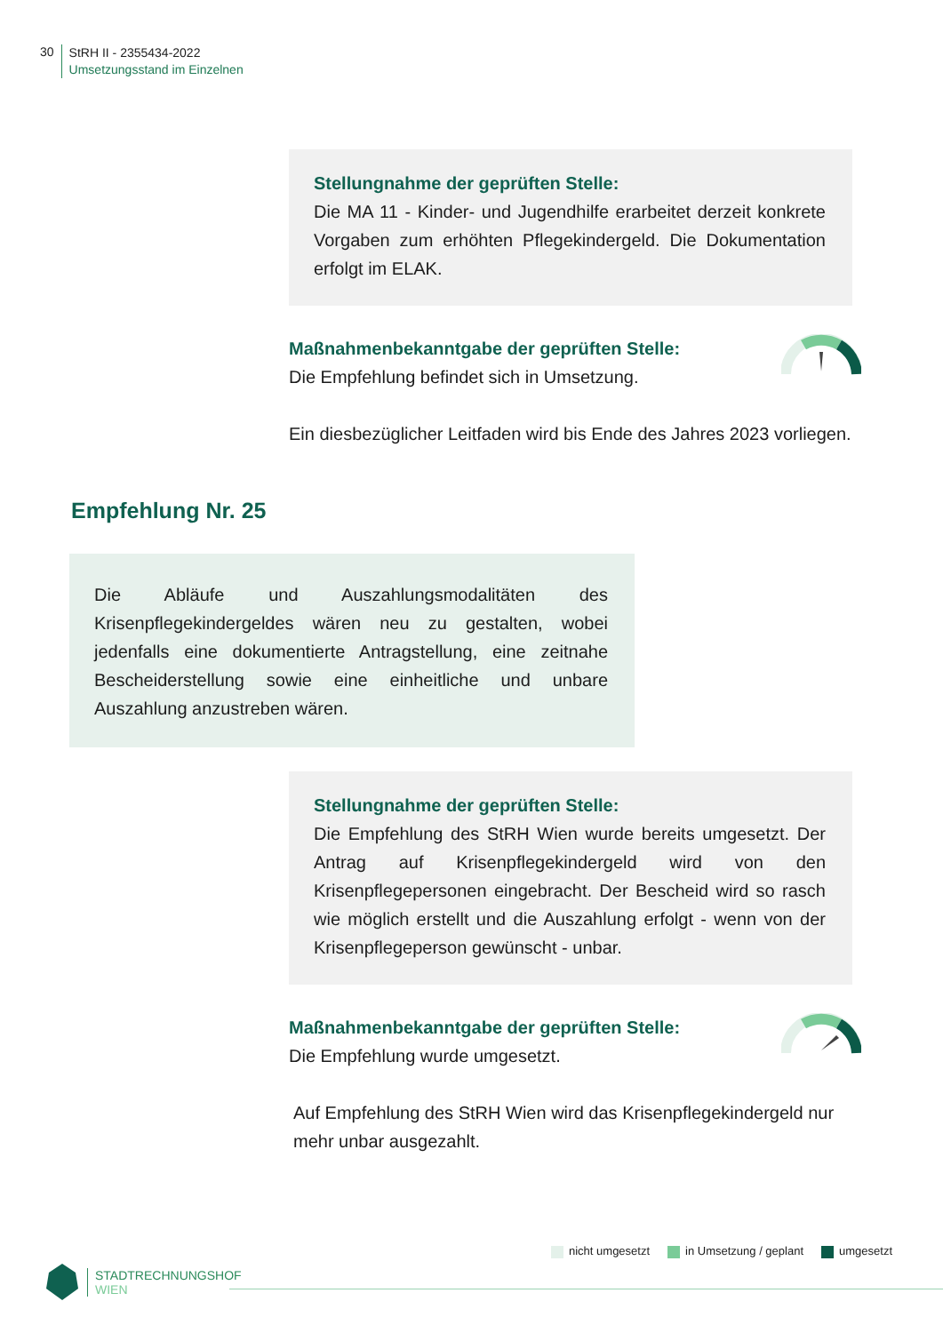30
StRH II - 2355434-2022
Umsetzungsstand im Einzelnen
Stellungnahme der geprüften Stelle:
Die MA 11 - Kinder- und Jugendhilfe erarbeitet derzeit konkrete Vorgaben zum erhöhten Pflegekindergeld. Die Dokumentation erfolgt im ELAK.
Maßnahmenbekanntgabe der geprüften Stelle:
Die Empfehlung befindet sich in Umsetzung.
Ein diesbezüglicher Leitfaden wird bis Ende des Jahres 2023 vorliegen.
Empfehlung Nr. 25
Die Abläufe und Auszahlungsmodalitäten des Krisenpflegekindergeldes wären neu zu gestalten, wobei jedenfalls eine dokumentierte Antragstellung, eine zeitnahe Bescheiderstellung sowie eine einheitliche und unbare Auszahlung anzustreben wären.
Stellungnahme der geprüften Stelle:
Die Empfehlung des StRH Wien wurde bereits umgesetzt. Der Antrag auf Krisenpflegekindergeld wird von den Krisenpflegepersonen eingebracht. Der Bescheid wird so rasch wie möglich erstellt und die Auszahlung erfolgt - wenn von der Krisenpflegeperson gewünscht - unbar.
Maßnahmenbekanntgabe der geprüften Stelle:
Die Empfehlung wurde umgesetzt.
Auf Empfehlung des StRH Wien wird das Krisenpflegekindergeld nur mehr unbar ausgezahlt.
nicht umgesetzt in Umsetzung / geplant umgesetzt
STADTRECHNUNGSHOF
WIEN